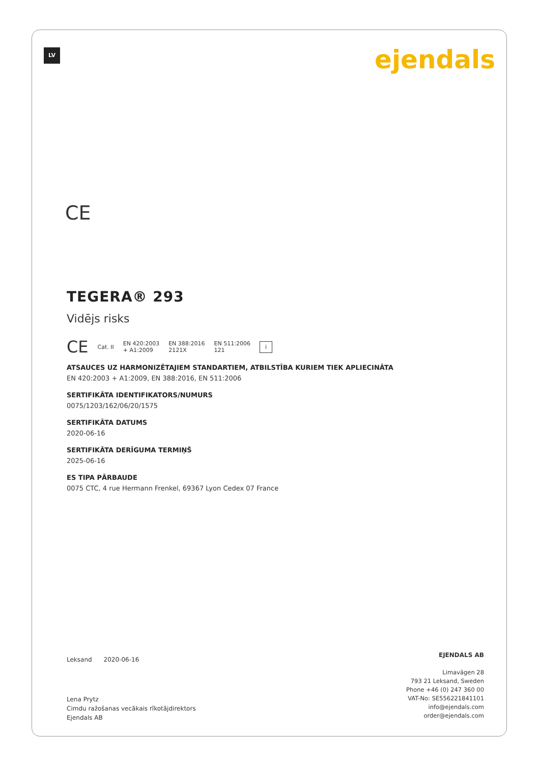LV ejendals
CE
TEGERA® 293
Vidējs risks
CE Cat. II EN 420:2003
+ A1:2009 EN 388:2016
2121X EN 511:2006
121 i
ATSAUCES UZ HARMONIZĒTAJIEM STANDARTIEM, ATBILSTĪBA KURIEM TIEK APLIECINĀTA
EN 420:2003 + A1:2009, EN 388:2016, EN 511:2006
SERTIFIKĀTA IDENTIFIKATORS/NUMURS
0075/1203/162/06/20/1575
SERTIFIKĀTA DATUMS
2020-06-16
SERTIFIKĀTA DERĪGUMA TERMIŅŠ
2025-06-16
ES TIPA PĀRBAUDE
0075 CTC, 4 rue Hermann Frenkel, 69367 Lyon Cedex 07 France
Leksand 2020-06-16
Lena Prytz
Cimdu ražošanas vecākais rīkotājdirektors
Ejendals AB
EJENDALS AB
Limavägen 28
793 21 Leksand, Sweden
Phone +46 (0) 247 360 00
VAT-No: SE556221841101
info@ejendals.com
order@ejendals.com